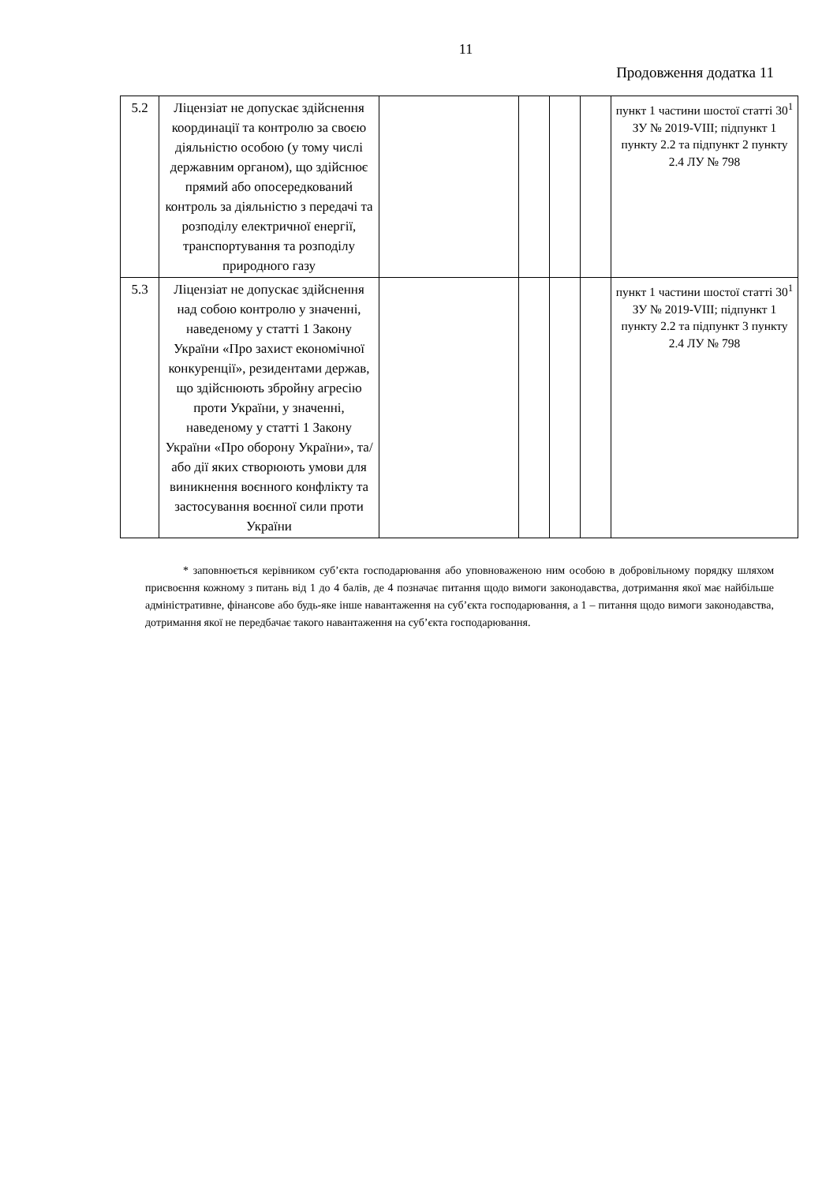11
Продовження додатка 11
| 5.2 | Ліцензіат не допускає здійснення координації та контролю за своєю діяльністю особою (у тому числі державним органом), що здійснює прямий або опосередкований контроль за діяльністю з передачі та розподілу електричної енергії, транспортування та розподілу природного газу | | | | | пункт 1 частини шостої статті 30<sup>1</sup> ЗУ № 2019-VIII; підпункт 1 пункту 2.2 та підпункт 2 пункту 2.4 ЛУ № 798 |
| 5.3 | Ліцензіат не допускає здійснення над собою контролю у значенні, наведеному у статті 1 Закону України «Про захист економічної конкуренції», резидентами держав, що здійснюють збройну агресію проти України, у значенні, наведеному у статті 1 Закону України «Про оборону України», та/або дії яких створюють умови для виникнення воєнного конфлікту та застосування воєнної сили проти України | | | | | пункт 1 частини шостої статті 30<sup>1</sup> ЗУ № 2019-VIII; підпункт 1 пункту 2.2 та підпункт 3 пункту 2.4 ЛУ № 798 |
* заповнюється керівником суб’єкта господарювання або уповноваженою ним особою в добровільному порядку шляхом присвоєння кожному з питань від 1 до 4 балів, де 4 позначає питання щодо вимоги законодавства, дотримання якої має найбільше адміністративне, фінансове або будь-яке інше навантаження на суб’єкта господарювання, а 1 – питання щодо вимоги законодавства, дотримання якої не передбачає такого навантаження на суб’єкта господарювання.